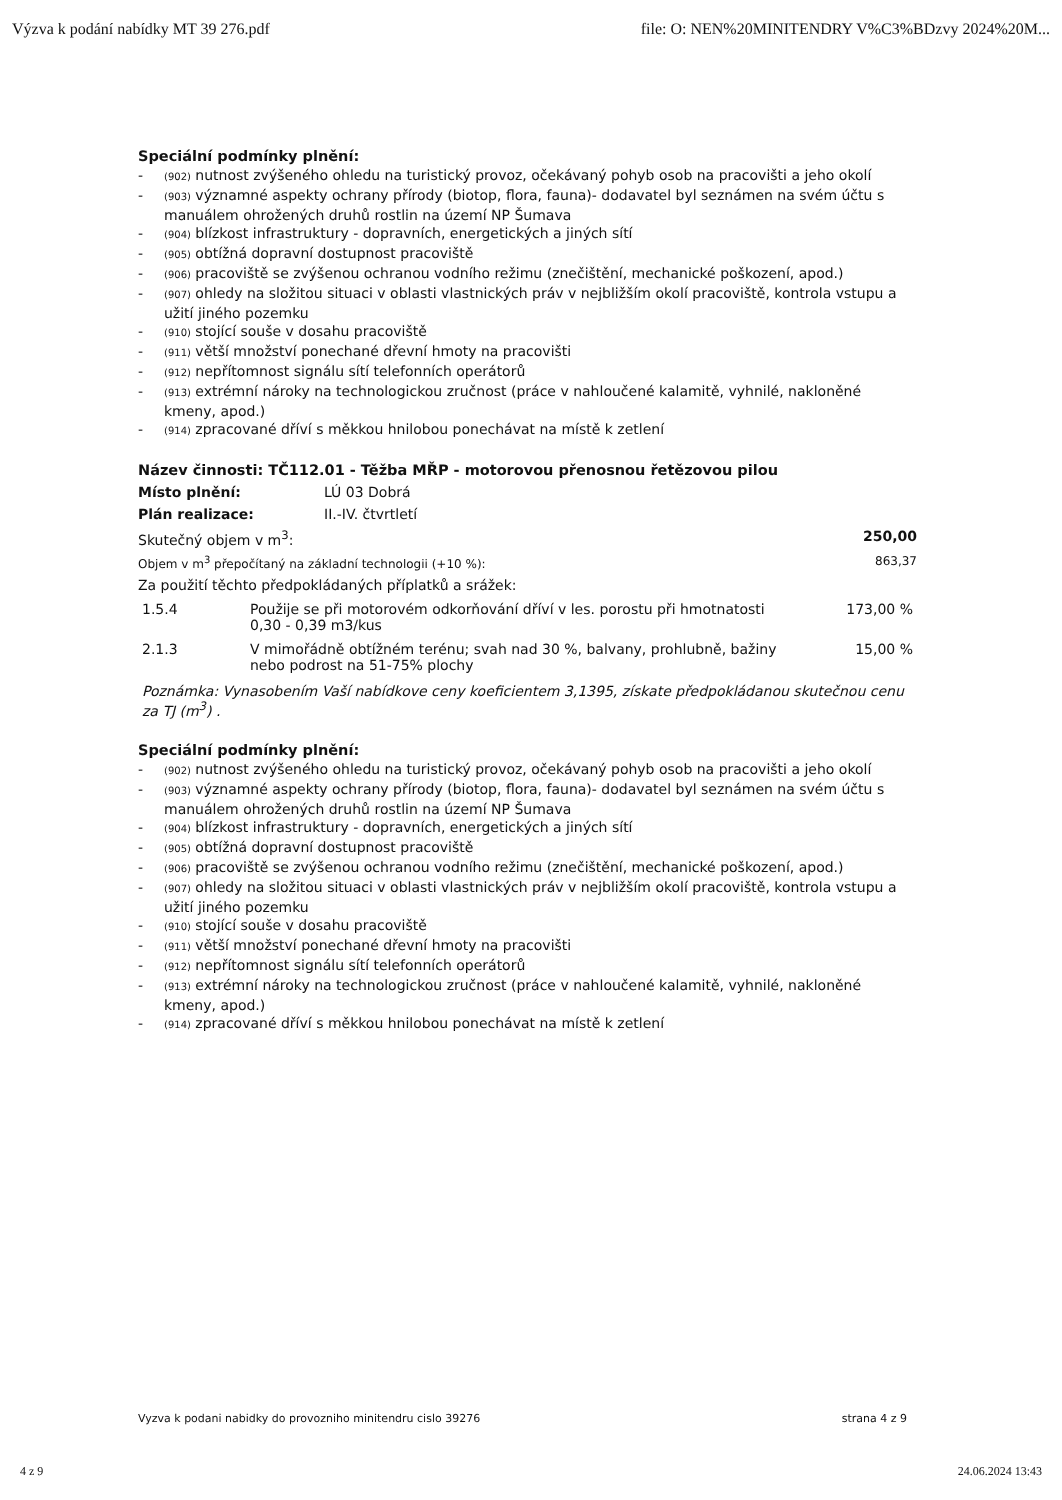Výzva k podání nabídky MT 39 276.pdf file: O: NEN%20MINITENDRY V%C3%BDzvy 2024%20M...
Speciální podmínky plnění:
- (902) nutnost zvýšeného ohledu na turistický provoz, očekávaný pohyb osob na pracovišti a jeho okolí
- (903) významné aspekty ochrany přírody (biotop, flora, fauna)- dodavatel byl seznámen na svém účtu s manuálem ohrožených druhů rostlin na území NP Šumava
- (904) blízkost infrastruktury - dopravních, energetických a jiných sítí
- (905) obtížná dopravní dostupnost pracoviště
- (906) pracoviště se zvýšenou ochranou vodního režimu (znečištění, mechanické poškození, apod.)
- (907) ohledy na složitou situaci v oblasti vlastnických práv v nejbližším okolí pracoviště, kontrola vstupu a užití jiného pozemku
- (910) stojící souše v dosahu pracoviště
- (911) větší množství ponechané dřevní hmoty na pracovišti
- (912) nepřítomnost signálu sítí telefonních operátorů
- (913) extrémní nároky na technologickou zručnost (práce v nahloučené kalamitě, vyhnilé, nakloněné kmeny, apod.)
- (914) zpracované dříví s měkkou hnilobou ponechávat na místě k zetlení
Název činnosti: TČ112.01 - Těžba MŘP - motorovou přenosnou řetězovou pilou
Místo plnění: LÚ 03 Dobrá
Plán realizace: II.-IV. čtvrtletí
Skutečný objem v m<sup>3</sup>: 250,00
Objem v m<sup>3</sup> přepočítaný na základní technologii (+10 %): 863,37
Za použití těchto předpokládaných příplatků a srážek:
| 1.5.4 | Použije se při motorovém odkorňování dříví v les. porostu při hmotnatosti 0,30 - 0,39 m3/kus | 173,00 % |
| 2.1.3 | V mimořádně obtížném terénu; svah nad 30 %, balvany, prohlubně, bažiny nebo podrost na 51-75% plochy | 15,00 % |
Poznámka: Vynasobením Vaší nabídkove ceny koeficientem 3,1395, získate předpokládanou skutečnou cenu za TJ (m<sup>3</sup>) .
Speciální podmínky plnění:
- (902) nutnost zvýšeného ohledu na turistický provoz, očekávaný pohyb osob na pracovišti a jeho okolí
- (903) významné aspekty ochrany přírody (biotop, flora, fauna)- dodavatel byl seznámen na svém účtu s manuálem ohrožených druhů rostlin na území NP Šumava
- (904) blízkost infrastruktury - dopravních, energetických a jiných sítí
- (905) obtížná dopravní dostupnost pracoviště
- (906) pracoviště se zvýšenou ochranou vodního režimu (znečištění, mechanické poškození, apod.)
- (907) ohledy na složitou situaci v oblasti vlastnických práv v nejbližším okolí pracoviště, kontrola vstupu a užití jiného pozemku
- (910) stojící souše v dosahu pracoviště
- (911) větší množství ponechané dřevní hmoty na pracovišti
- (912) nepřítomnost signálu sítí telefonních operátorů
- (913) extrémní nároky na technologickou zručnost (práce v nahloučené kalamitě, vyhnilé, nakloněné kmeny, apod.)
- (914) zpracované dříví s měkkou hnilobou ponechávat na místě k zetlení
Vyzva k podani nabidky do provozniho minitendru cislo 39276 strana 4 z 9
4 z 9 24.06.2024 13:43